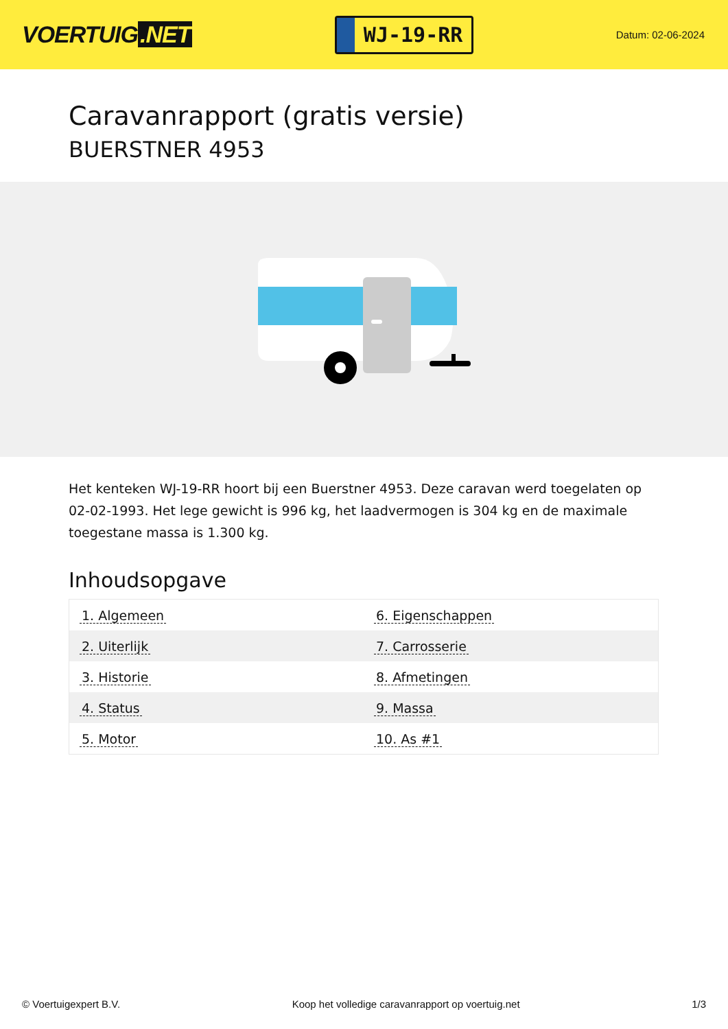VOERTUIG.NET
WJ-19-RR
Datum: 02-06-2024
Caravanrapport (gratis versie)
BUERSTNER 4953
Het kenteken WJ-19-RR hoort bij een Buerstner 4953. Deze caravan werd toegelaten op 02-02-1993. Het lege gewicht is 996 kg, het laadvermogen is 304 kg en de maximale toegestane massa is 1.300 kg.
Inhoudsopgave
| 1. Algemeen | 6. Eigenschappen |
| 2. Uiterlijk | 7. Carrosserie |
| 3. Historie | 8. Afmetingen |
| 4. Status | 9. Massa |
| 5. Motor | 10. As #1 |
© Voertuigexpert B.V. Koop het volledige caravanrapport op voertuig.net 1/3